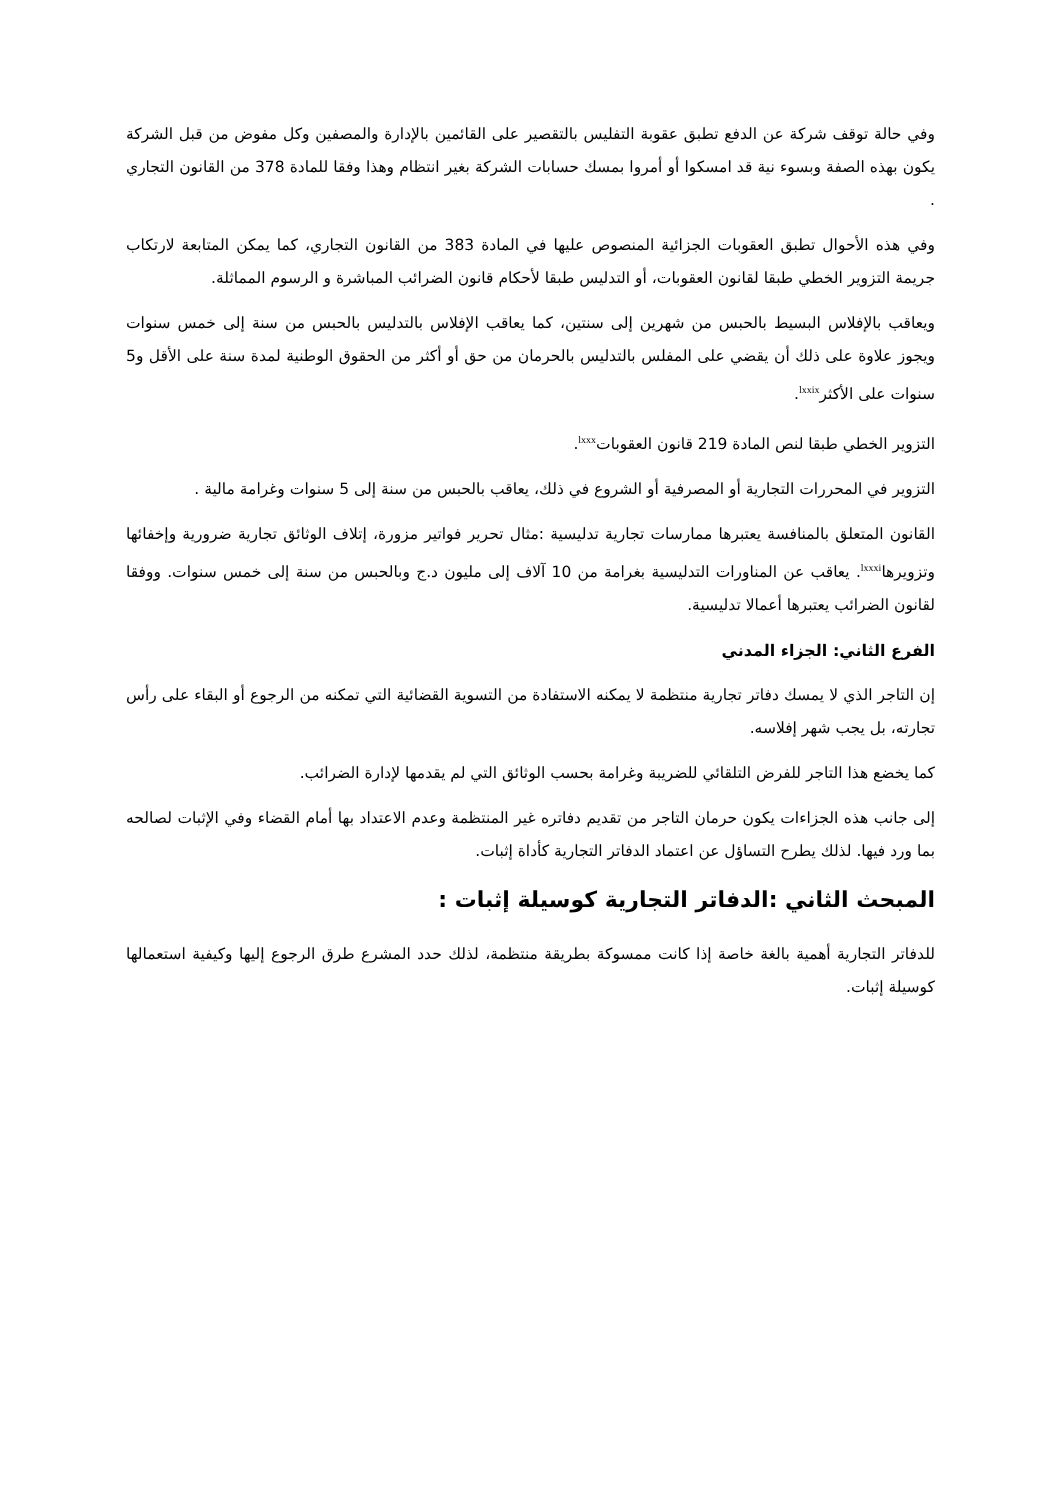وفي حالة توقف شركة عن الدفع تطبق عقوبة التفليس بالتقصير على القائمين بالإدارة والمصفين وكل مفوض من قبل الشركة يكون بهذه الصفة وبسوء نية قد امسكوا أو أمروا بمسك حسابات الشركة بغير انتظام وهذا وفقا للمادة 378 من القانون التجاري .
وفي هذه الأحوال تطبق العقوبات الجزائية المنصوص عليها في المادة 383 من القانون التجاري، كما يمكن المتابعة لارتكاب جريمة التزوير الخطي طبقا لقانون العقوبات، أو التدليس طبقا لأحكام قانون الضرائب المباشرة و الرسوم المماثلة.
ويعاقب بالإفلاس البسيط بالحبس من شهرين إلى سنتين، كما يعاقب الإفلاس بالتدليس بالحبس من سنة إلى خمس سنوات ويجوز علاوة على ذلك أن يقضي على المفلس بالتدليس بالحرمان من حق أو أكثر من الحقوق الوطنية لمدة سنة على الأقل و5 سنوات على الأكثر<sup>lxxix</sup>.
التزوير الخطي طبقا لنص المادة 219 قانون العقوبات<sup>lxxx</sup>.
التزوير في المحررات التجارية أو المصرفية أو الشروع في ذلك، يعاقب بالحبس من سنة إلى 5 سنوات وغرامة مالية .
القانون المتعلق بالمنافسة يعتبرها ممارسات تجارية تدليسية :مثال تحرير فواتير مزورة، إتلاف الوثائق تجارية ضرورية وإخفائها وتزويرها<sup>lxxxi</sup>. يعاقب عن المناورات التدليسية بغرامة من 10 آلاف إلى مليون د.ج وبالحبس من سنة إلى خمس سنوات. ووفقا لقانون الضرائب يعتبرها أعمالا تدليسية.
الفرع الثاني: الجزاء المدني
إن التاجر الذي لا يمسك دفاتر تجارية منتظمة لا يمكنه الاستفادة من التسوية القضائية التي تمكنه من الرجوع أو البقاء على رأس تجارته، بل يجب شهر إفلاسه.
كما يخضع هذا التاجر للفرض التلقائي للضريبة وغرامة بحسب الوثائق التي لم يقدمها لإدارة الضرائب.
إلى جانب هذه الجزاءات يكون حرمان التاجر من تقديم دفاتره غير المنتظمة وعدم الاعتداد بها أمام القضاء وفي الإثبات لصالحه بما ورد فيها. لذلك يطرح التساؤل عن اعتماد الدفاتر التجارية كأداة إثبات.
المبحث الثاني :الدفاتر التجارية كوسيلة إثبات :
للدفاتر التجارية أهمية بالغة خاصة إذا كانت ممسوكة بطريقة منتظمة، لذلك حدد المشرع طرق الرجوع إليها وكيفية استعمالها كوسيلة إثبات.